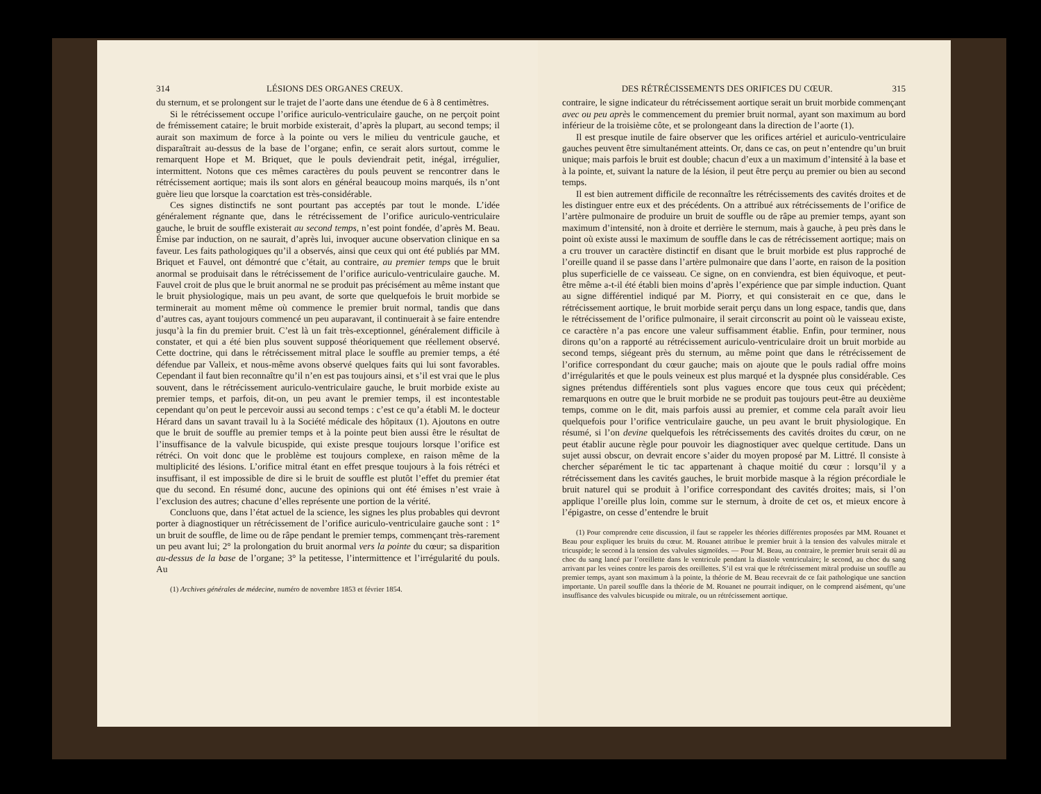314 LÉSIONS DES ORGANES CREUX.
du sternum, et se prolongent sur le trajet de l’aorte dans une étendue de 6 à 8 centimètres.
Si le rétrécissement occupe l’orifice auriculo-ventriculaire gauche, on ne perçoit point de frémissement cataire; le bruit morbide existerait, d’après la plupart, au second temps; il aurait son maximum de force à la pointe ou vers le milieu du ventricule gauche, et disparaîtrait au-dessus de la base de l’organe; enfin, ce serait alors surtout, comme le remarquent Hope et M. Briquet, que le pouls deviendrait petit, inégal, irrégulier, intermittent. Notons que ces mêmes caractères du pouls peuvent se rencontrer dans le rétrécissement aortique; mais ils sont alors en général beaucoup moins marqués, ils n’ont guère lieu que lorsque la coarctation est très-considérable.
Ces signes distinctifs ne sont pourtant pas acceptés par tout le monde. L’idée généralement régnante que, dans le rétrécissement de l’orifice auriculo-ventriculaire gauche, le bruit de souffle existerait au second temps, n’est point fondée, d’après M. Beau. Émise par induction, on ne saurait, d’après lui, invoquer aucune observation clinique en sa faveur. Les faits pathologiques qu’il a observés, ainsi que ceux qui ont été publiés par MM. Briquet et Fauvel, ont démontré que c’était, au contraire, au premier temps que le bruit anormal se produisait dans le rétrécissement de l’orifice auriculo-ventriculaire gauche. M. Fauvel croit de plus que le bruit anormal ne se produit pas précisément au même instant que le bruit physiologique, mais un peu avant, de sorte que quelquefois le bruit morbide se terminerait au moment même où commence le premier bruit normal, tandis que dans d’autres cas, ayant toujours commencé un peu auparavant, il continuerait à se faire entendre jusqu’à la fin du premier bruit. C’est là un fait très-exceptionnel, généralement difficile à constater, et qui a été bien plus souvent supposé théoriquement que réellement observé. Cette doctrine, qui dans le rétrécissement mitral place le souffle au premier temps, a été défendue par Valleix, et nous-même avons observé quelques faits qui lui sont favorables. Cependant il faut bien reconnaître qu’il n’en est pas toujours ainsi, et s’il est vrai que le plus souvent, dans le rétrécissement auriculo-ventriculaire gauche, le bruit morbide existe au premier temps, et parfois, dit-on, un peu avant le premier temps, il est incontestable cependant qu’on peut le percevoir aussi au second temps : c’est ce qu’a établi M. le docteur Hérard dans un savant travail lu à la Société médicale des hôpitaux (1). Ajoutons en outre que le bruit de souffle au premier temps et à la pointe peut bien aussi être le résultat de l’insuffisance de la valvule bicuspide, qui existe presque toujours lorsque l’orifice est rétréci. On voit donc que le problème est toujours complexe, en raison même de la multiplicité des lésions. L’orifice mitral étant en effet presque toujours à la fois rétréci et insuffisant, il est impossible de dire si le bruit de souffle est plutôt l’effet du premier état que du second. En résumé donc, aucune des opinions qui ont été émises n’est vraie à l’exclusion des autres; chacune d’elles représente une portion de la vérité.
Concluons que, dans l’état actuel de la science, les signes les plus probables qui devront porter à diagnostiquer un rétrécissement de l’orifice auriculo-ventriculaire gauche sont : 1° un bruit de souffle, de lime ou de râpe pendant le premier temps, commençant très-rarement un peu avant lui; 2° la prolongation du bruit anormal vers la pointe du cœur; sa disparition au-dessus de la base de l’organe; 3° la petitesse, l’intermittence et l’irrégularité du pouls. Au
(1) Archives générales de médecine, numéro de novembre 1853 et février 1854.
DES RÉTRÉCISSEMENTS DES ORIFICES DU CŒUR. 315
contraire, le signe indicateur du rétrécissement aortique serait un bruit morbide commençant avec ou peu après le commencement du premier bruit normal, ayant son maximum au bord inférieur de la troisième côte, et se prolongeant dans la direction de l’aorte (1).
Il est presque inutile de faire observer que les orifices artériel et auriculo-ventriculaire gauches peuvent être simultanément atteints. Or, dans ce cas, on peut n’entendre qu’un bruit unique; mais parfois le bruit est double; chacun d’eux a un maximum d’intensité à la base et à la pointe, et, suivant la nature de la lésion, il peut être perçu au premier ou bien au second temps.
Il est bien autrement difficile de reconnaître les rétrécissements des cavités droites et de les distinguer entre eux et des précédents. On a attribué aux rétrécissements de l’orifice de l’artère pulmonaire de produire un bruit de souffle ou de râpe au premier temps, ayant son maximum d’intensité, non à droite et derrière le sternum, mais à gauche, à peu près dans le point où existe aussi le maximum de souffle dans le cas de rétrécissement aortique; mais on a cru trouver un caractère distinctif en disant que le bruit morbide est plus rapproché de l’oreille quand il se passe dans l’artère pulmonaire que dans l’aorte, en raison de la position plus superficielle de ce vaisseau. Ce signe, on en conviendra, est bien équivoque, et peut-être même a-t-il été établi bien moins d’après l’expérience que par simple induction. Quant au signe différentiel indiqué par M. Piorry, et qui consisterait en ce que, dans le rétrécissement aortique, le bruit morbide serait perçu dans un long espace, tandis que, dans le rétrécissement de l’orifice pulmonaire, il serait circonscrit au point où le vaisseau existe, ce caractère n’a pas encore une valeur suffisamment établie. Enfin, pour terminer, nous dirons qu’on a rapporté au rétrécissement auriculo-ventriculaire droit un bruit morbide au second temps, siégeant près du sternum, au même point que dans le rétrécissement de l’orifice correspondant du cœur gauche; mais on ajoute que le pouls radial offre moins d’irrégularités et que le pouls veineux est plus marqué et la dyspnée plus considérable. Ces signes prétendus différentiels sont plus vagues encore que tous ceux qui précèdent; remarquons en outre que le bruit morbide ne se produit pas toujours peut-être au deuxième temps, comme on le dit, mais parfois aussi au premier, et comme cela paraît avoir lieu quelquefois pour l’orifice ventriculaire gauche, un peu avant le bruit physiologique. En résumé, si l’on devine quelquefois les rétrécissements des cavités droites du cœur, on ne peut établir aucune règle pour pouvoir les diagnostiquer avec quelque certitude. Dans un sujet aussi obscur, on devrait encore s’aider du moyen proposé par M. Littré. Il consiste à chercher séparément le tic tac appartenant à chaque moitié du cœur : lorsqu’il y a rétrécissement dans les cavités gauches, le bruit morbide masque à la région précordiale le bruit naturel qui se produit à l’orifice correspondant des cavités droites; mais, si l’on applique l’oreille plus loin, comme sur le sternum, à droite de cet os, et mieux encore à l’épigastre, on cesse d’entendre le bruit
(1) Pour comprendre cette discussion, il faut se rappeler les théories différentes proposées par MM. Rouanet et Beau pour expliquer les bruits du cœur. M. Rouanet attribue le premier bruit à la tension des valvules mitrale et tricuspide; le second à la tension des valvules sigmoïdes. — Pour M. Beau, au contraire, le premier bruit serait dû au choc du sang lancé par l’oreillette dans le ventricule pendant la diastole ventriculaire; le second, au choc du sang arrivant par les veines contre les parois des oreillettes. S’il est vrai que le rétrécissement mitral produise un souffle au premier temps, ayant son maximum à la pointe, la théorie de M. Beau recevrait de ce fait pathologique une sanction importante. Un pareil souffle dans la théorie de M. Rouanet ne pourrait indiquer, on le comprend aisément, qu’une insuffisance des valvules bicuspide ou mitrale, ou un rétrécissement aortique.